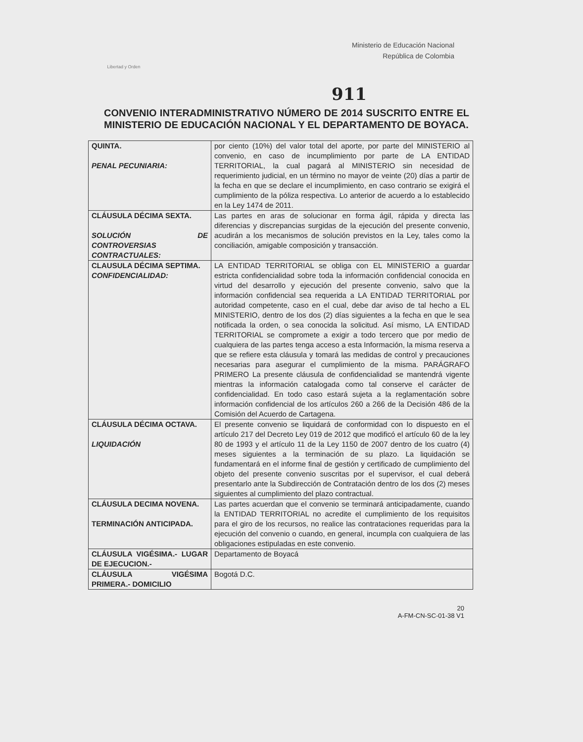Libertad y Orden
Ministerio de Educación Nacional
República de Colombia
911
CONVENIO INTERADMINISTRATIVO NÚMERO DE 2014 SUSCRITO ENTRE EL MINISTERIO DE EDUCACIÓN NACIONAL Y EL DEPARTAMENTO DE BOYACA.
| QUINTA. PENAL PECUNIARIA: | por ciento (10%) del valor total del aporte, por parte del MINISTERIO al convenio, en caso de incumplimiento por parte de LA ENTIDAD TERRITORIAL, la cual pagará al MINISTERIO sin necesidad de requerimiento judicial, en un término no mayor de veinte (20) días a partir de la fecha en que se declare el incumplimiento, en caso contrario se exigirá el cumplimiento de la póliza respectiva. Lo anterior de acuerdo a lo establecido en la Ley 1474 de 2011. |
| CLÁUSULA DÉCIMA SEXTA. SOLUCIÓN DE CONTROVERSIAS CONTRACTUALES: | Las partes en aras de solucionar en forma ágil, rápida y directa las diferencias y discrepancias surgidas de la ejecución del presente convenio, acudirán a los mecanismos de solución previstos en la Ley, tales como la conciliación, amigable composición y transacción. |
| CLAUSULA DÉCIMA SEPTIMA. CONFIDENCIALIDAD: | LA ENTIDAD TERRITORIAL se obliga con EL MINISTERIO a guardar estricta confidencialidad sobre toda la información confidencial conocida en virtud del desarrollo y ejecución del presente convenio, salvo que la información confidencial sea requerida a LA ENTIDAD TERRITORIAL por autoridad competente, caso en el cual, debe dar aviso de tal hecho a EL MINISTERIO, dentro de los dos (2) días siguientes a la fecha en que le sea notificada la orden, o sea conocida la solicitud. Así mismo, LA ENTIDAD TERRITORIAL se compromete a exigir a todo tercero que por medio de cualquiera de las partes tenga acceso a esta Información, la misma reserva a que se refiere esta cláusula y tomará las medidas de control y precauciones necesarias para asegurar el cumplimiento de la misma. PARÁGRAFO PRIMERO La presente cláusula de confidencialidad se mantendrá vigente mientras la información catalogada como tal conserve el carácter de confidencialidad. En todo caso estará sujeta a la reglamentación sobre información confidencial de los artículos 260 a 266 de la Decisión 486 de la Comisión del Acuerdo de Cartagena. |
| CLÁUSULA DÉCIMA OCTAVA. LIQUIDACIÓN | El presente convenio se liquidará de conformidad con lo dispuesto en el artículo 217 del Decreto Ley 019 de 2012 que modificó el artículo 60 de la ley 80 de 1993 y el artículo 11 de la Ley 1150 de 2007 dentro de los cuatro (4) meses siguientes a la terminación de su plazo. La liquidación se fundamentará en el informe final de gestión y certificado de cumplimiento del objeto del presente convenio suscritas por el supervisor, el cual deberá presentarlo ante la Subdirección de Contratación dentro de los dos (2) meses siguientes al cumplimiento del plazo contractual. |
| CLÁUSULA DECIMA NOVENA. TERMINACIÓN ANTICIPADA. | Las partes acuerdan que el convenio se terminará anticipadamente, cuando la ENTIDAD TERRITORIAL no acredite el cumplimiento de los requisitos para el giro de los recursos, no realice las contrataciones requeridas para la ejecución del convenio o cuando, en general, incumpla con cualquiera de las obligaciones estipuladas en este convenio. |
| CLÁUSULA VIGÉSIMA.- LUGAR DE EJECUCION.- | Departamento de Boyacá |
| CLÁUSULA VIGÉSIMA PRIMERA.- DOMICILIO | Bogotá D.C. |
20
A-FM-CN-SC-01-38 V1